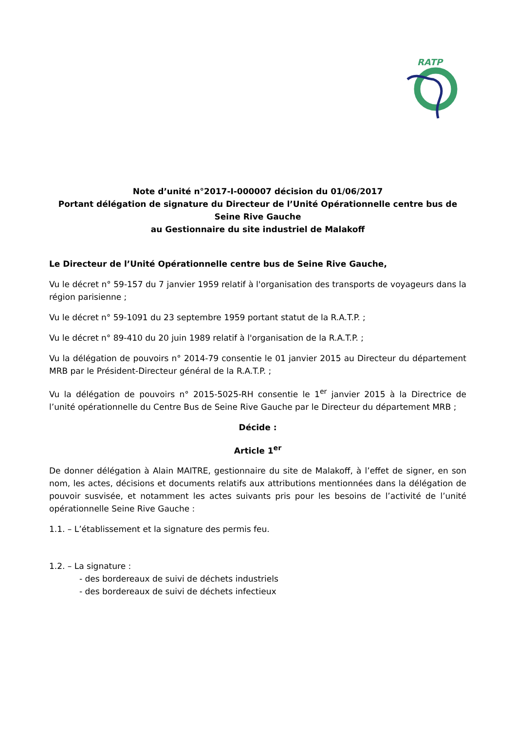RATP
Note d’unité n°2017-I-000007 décision du 01/06/2017
Portant délégation de signature du Directeur de l’Unité Opérationnelle centre bus de Seine Rive Gauche
au Gestionnaire du site industriel de Malakoff
Le Directeur de l’Unité Opérationnelle centre bus de Seine Rive Gauche,
Vu le décret n° 59-157 du 7 janvier 1959 relatif à l'organisation des transports de voyageurs dans la région parisienne ;
Vu le décret n° 59-1091 du 23 septembre 1959 portant statut de la R.A.T.P. ;
Vu le décret n° 89-410 du 20 juin 1989 relatif à l'organisation de la R.A.T.P. ;
Vu la délégation de pouvoirs n° 2014-79 consentie le 01 janvier 2015 au Directeur du département MRB par le Président-Directeur général de la R.A.T.P. ;
Vu la délégation de pouvoirs n° 2015-5025-RH consentie le 1<sup>er</sup> janvier 2015 à la Directrice de l’unité opérationnelle du Centre Bus de Seine Rive Gauche par le Directeur du département MRB ;
Décide :
Article 1<sup>er</sup>
De donner délégation à Alain MAITRE, gestionnaire du site de Malakoff, à l’effet de signer, en son nom, les actes, décisions et documents relatifs aux attributions mentionnées dans la délégation de pouvoir susvisée, et notamment les actes suivants pris pour les besoins de l’activité de l’unité opérationnelle Seine Rive Gauche :
1.1. – L’établissement et la signature des permis feu.
1.2. – La signature :
- des bordereaux de suivi de déchets industriels
- des bordereaux de suivi de déchets infectieux